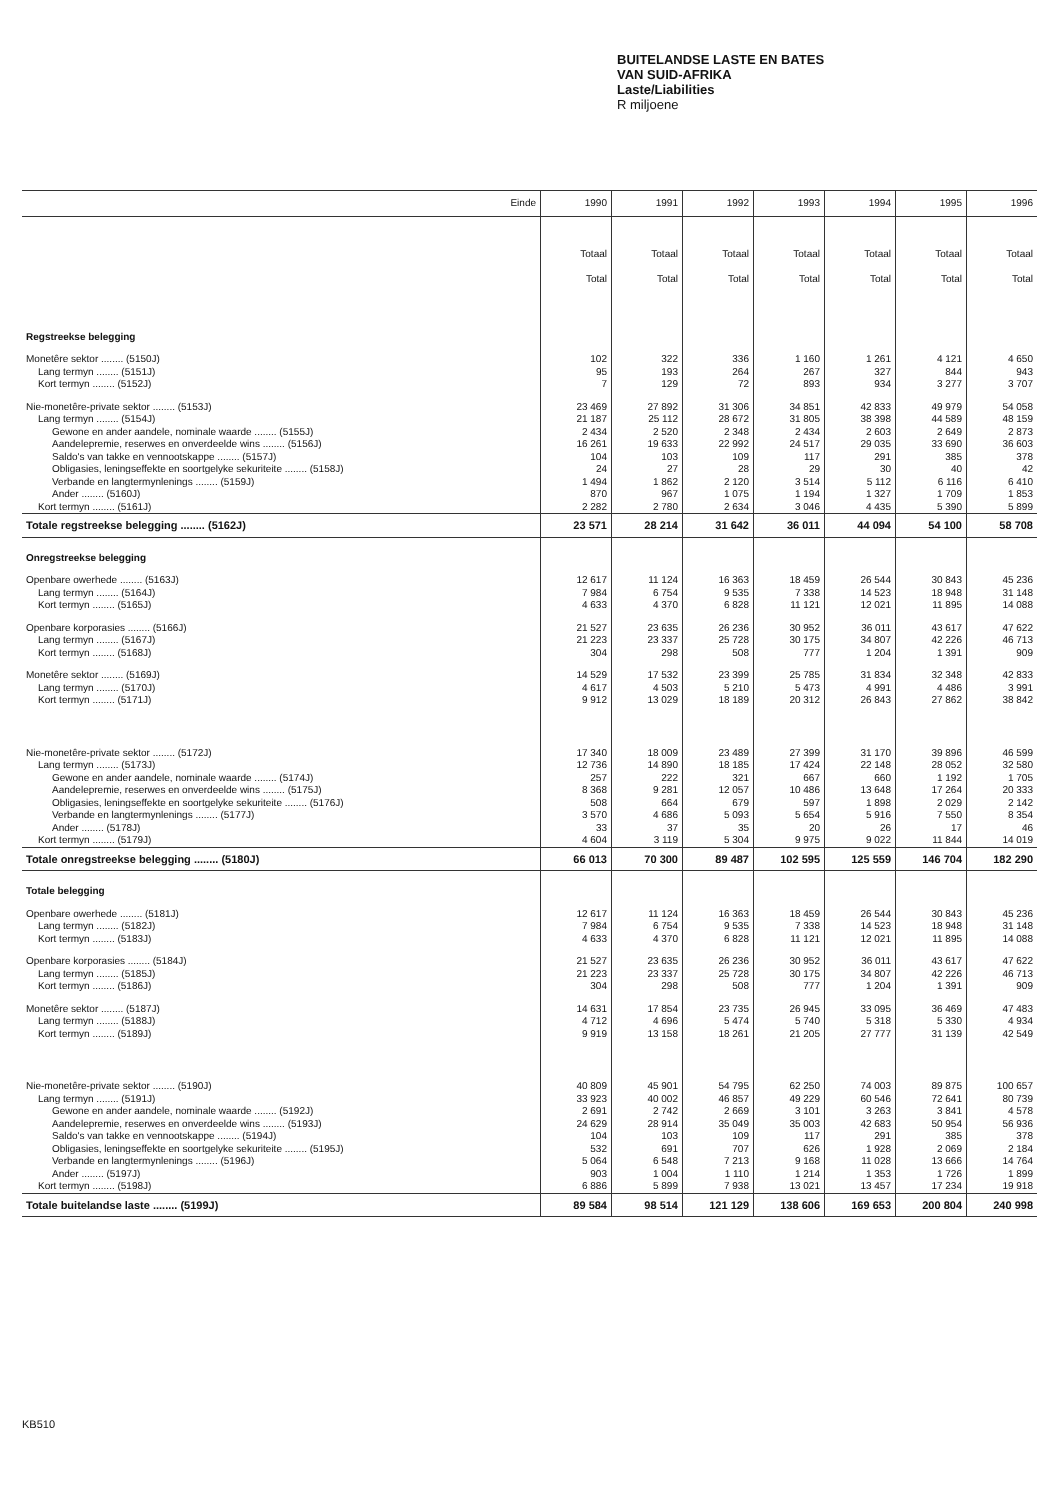BUITELANDSE LASTE EN BATES
VAN SUID-AFRIKA
Laste/Liabilities
R miljoene
| Einde | 1990 | 1991 | 1992 | 1993 | 1994 | 1995 | 1996 |
| --- | --- | --- | --- | --- | --- | --- | --- |
| | Totaal Total | Totaal Total | Totaal Total | Totaal Total | Totaal Total | Totaal Total | Totaal Total |
| Regstreekse belegging | | | | | | | |
| Monetêre sektor ........ (5150J) | 102 | 322 | 336 | 1 160 | 1 261 | 4 121 | 4 650 |
| Lang termyn ........ (5151J) | 95 | 193 | 264 | 267 | 327 | 844 | 943 |
| Kort termyn ........ (5152J) | 7 | 129 | 72 | 893 | 934 | 3 277 | 3 707 |
| Nie-monetêre-private sektor ........ (5153J) | 23 469 | 27 892 | 31 306 | 34 851 | 42 833 | 49 979 | 54 058 |
| Lang termyn ........ (5154J) | 21 187 | 25 112 | 28 672 | 31 805 | 38 398 | 44 589 | 48 159 |
| Gewone en ander aandele, nominale waarde ........ (5155J) | 2 434 | 2 520 | 2 348 | 2 434 | 2 603 | 2 649 | 2 873 |
| Aandelepremie, reserwes en onverdeelde wins ........ (5156J) | 16 261 | 19 633 | 22 992 | 24 517 | 29 035 | 33 690 | 36 603 |
| Saldo's van takke en vennootskappe ........ (5157J) | 104 | 103 | 109 | 117 | 291 | 385 | 378 |
| Obligasies, leningseffekte en soortgelyke sekuriteite ........ (5158J) | 24 | 27 | 28 | 29 | 30 | 40 | 42 |
| Verbande en langtermynlenings ........ (5159J) | 1 494 | 1 862 | 2 120 | 3 514 | 5 112 | 6 116 | 6 410 |
| Ander ........ (5160J) | 870 | 967 | 1 075 | 1 194 | 1 327 | 1 709 | 1 853 |
| Kort termyn ........ (5161J) | 2 282 | 2 780 | 2 634 | 3 046 | 4 435 | 5 390 | 5 899 |
| Totale regstreekse belegging ........ (5162J) | 23 571 | 28 214 | 31 642 | 36 011 | 44 094 | 54 100 | 58 708 |
| Onregstreekse belegging | | | | | | | |
| Openbare owerhede ........ (5163J) | 12 617 | 11 124 | 16 363 | 18 459 | 26 544 | 30 843 | 45 236 |
| Lang termyn ........ (5164J) | 7 984 | 6 754 | 9 535 | 7 338 | 14 523 | 18 948 | 31 148 |
| Kort termyn ........ (5165J) | 4 633 | 4 370 | 6 828 | 11 121 | 12 021 | 11 895 | 14 088 |
| Openbare korporasies ........ (5166J) | 21 527 | 23 635 | 26 236 | 30 952 | 36 011 | 43 617 | 47 622 |
| Lang termyn ........ (5167J) | 21 223 | 23 337 | 25 728 | 30 175 | 34 807 | 42 226 | 46 713 |
| Kort termyn ........ (5168J) | 304 | 298 | 508 | 777 | 1 204 | 1 391 | 909 |
| Monetêre sektor ........ (5169J) | 14 529 | 17 532 | 23 399 | 25 785 | 31 834 | 32 348 | 42 833 |
| Lang termyn ........ (5170J) | 4 617 | 4 503 | 5 210 | 5 473 | 4 991 | 4 486 | 3 991 |
| Kort termyn ........ (5171J) | 9 912 | 13 029 | 18 189 | 20 312 | 26 843 | 27 862 | 38 842 |
| Nie-monetêre-private sektor ........ (5172J) | 17 340 | 18 009 | 23 489 | 27 399 | 31 170 | 39 896 | 46 599 |
| Lang termyn ........ (5173J) | 12 736 | 14 890 | 18 185 | 17 424 | 22 148 | 28 052 | 32 580 |
| Gewone en ander aandele, nominale waarde ........ (5174J) | 257 | 222 | 321 | 667 | 660 | 1 192 | 1 705 |
| Aandelepremie, reserwes en onverdeelde wins ........ (5175J) | 8 368 | 9 281 | 12 057 | 10 486 | 13 648 | 17 264 | 20 333 |
| Obligasies, leningseffekte en soortgelyke sekuriteite ........ (5176J) | 508 | 664 | 679 | 597 | 1 898 | 2 029 | 2 142 |
| Verbande en langtermynlenings ........ (5177J) | 3 570 | 4 686 | 5 093 | 5 654 | 5 916 | 7 550 | 8 354 |
| Ander ........ (5178J) | 33 | 37 | 35 | 20 | 26 | 17 | 46 |
| Kort termyn ........ (5179J) | 4 604 | 3 119 | 5 304 | 9 975 | 9 022 | 11 844 | 14 019 |
| Totale onregstreekse belegging ........ (5180J) | 66 013 | 70 300 | 89 487 | 102 595 | 125 559 | 146 704 | 182 290 |
| Totale belegging | | | | | | | |
| Openbare owerhede ........ (5181J) | 12 617 | 11 124 | 16 363 | 18 459 | 26 544 | 30 843 | 45 236 |
| Lang termyn ........ (5182J) | 7 984 | 6 754 | 9 535 | 7 338 | 14 523 | 18 948 | 31 148 |
| Kort termyn ........ (5183J) | 4 633 | 4 370 | 6 828 | 11 121 | 12 021 | 11 895 | 14 088 |
| Openbare korporasies ........ (5184J) | 21 527 | 23 635 | 26 236 | 30 952 | 36 011 | 43 617 | 47 622 |
| Lang termyn ........ (5185J) | 21 223 | 23 337 | 25 728 | 30 175 | 34 807 | 42 226 | 46 713 |
| Kort termyn ........ (5186J) | 304 | 298 | 508 | 777 | 1 204 | 1 391 | 909 |
| Monetêre sektor ........ (5187J) | 14 631 | 17 854 | 23 735 | 26 945 | 33 095 | 36 469 | 47 483 |
| Lang termyn ........ (5188J) | 4 712 | 4 696 | 5 474 | 5 740 | 5 318 | 5 330 | 4 934 |
| Kort termyn ........ (5189J) | 9 919 | 13 158 | 18 261 | 21 205 | 27 777 | 31 139 | 42 549 |
| Nie-monetêre-private sektor ........ (5190J) | 40 809 | 45 901 | 54 795 | 62 250 | 74 003 | 89 875 | 100 657 |
| Lang termyn ........ (5191J) | 33 923 | 40 002 | 46 857 | 49 229 | 60 546 | 72 641 | 80 739 |
| Gewone en ander aandele, nominale waarde ........ (5192J) | 2 691 | 2 742 | 2 669 | 3 101 | 3 263 | 3 841 | 4 578 |
| Aandelepremie, reserwes en onverdeelde wins ........ (5193J) | 24 629 | 28 914 | 35 049 | 35 003 | 42 683 | 50 954 | 56 936 |
| Saldo's van takke en vennootskappe ........ (5194J) | 104 | 103 | 109 | 117 | 291 | 385 | 378 |
| Obligasies, leningseffekte en soortgelyke sekuriteite ........ (5195J) | 532 | 691 | 707 | 626 | 1 928 | 2 069 | 2 184 |
| Verbande en langtermynlenings ........ (5196J) | 5 064 | 6 548 | 7 213 | 9 168 | 11 028 | 13 666 | 14 764 |
| Ander ........ (5197J) | 903 | 1 004 | 1 110 | 1 214 | 1 353 | 1 726 | 1 899 |
| Kort termyn ........ (5198J) | 6 886 | 5 899 | 7 938 | 13 021 | 13 457 | 17 234 | 19 918 |
| Totale buitelandse laste ........ (5199J) | 89 584 | 98 514 | 121 129 | 138 606 | 169 653 | 200 804 | 240 998 |
KB510